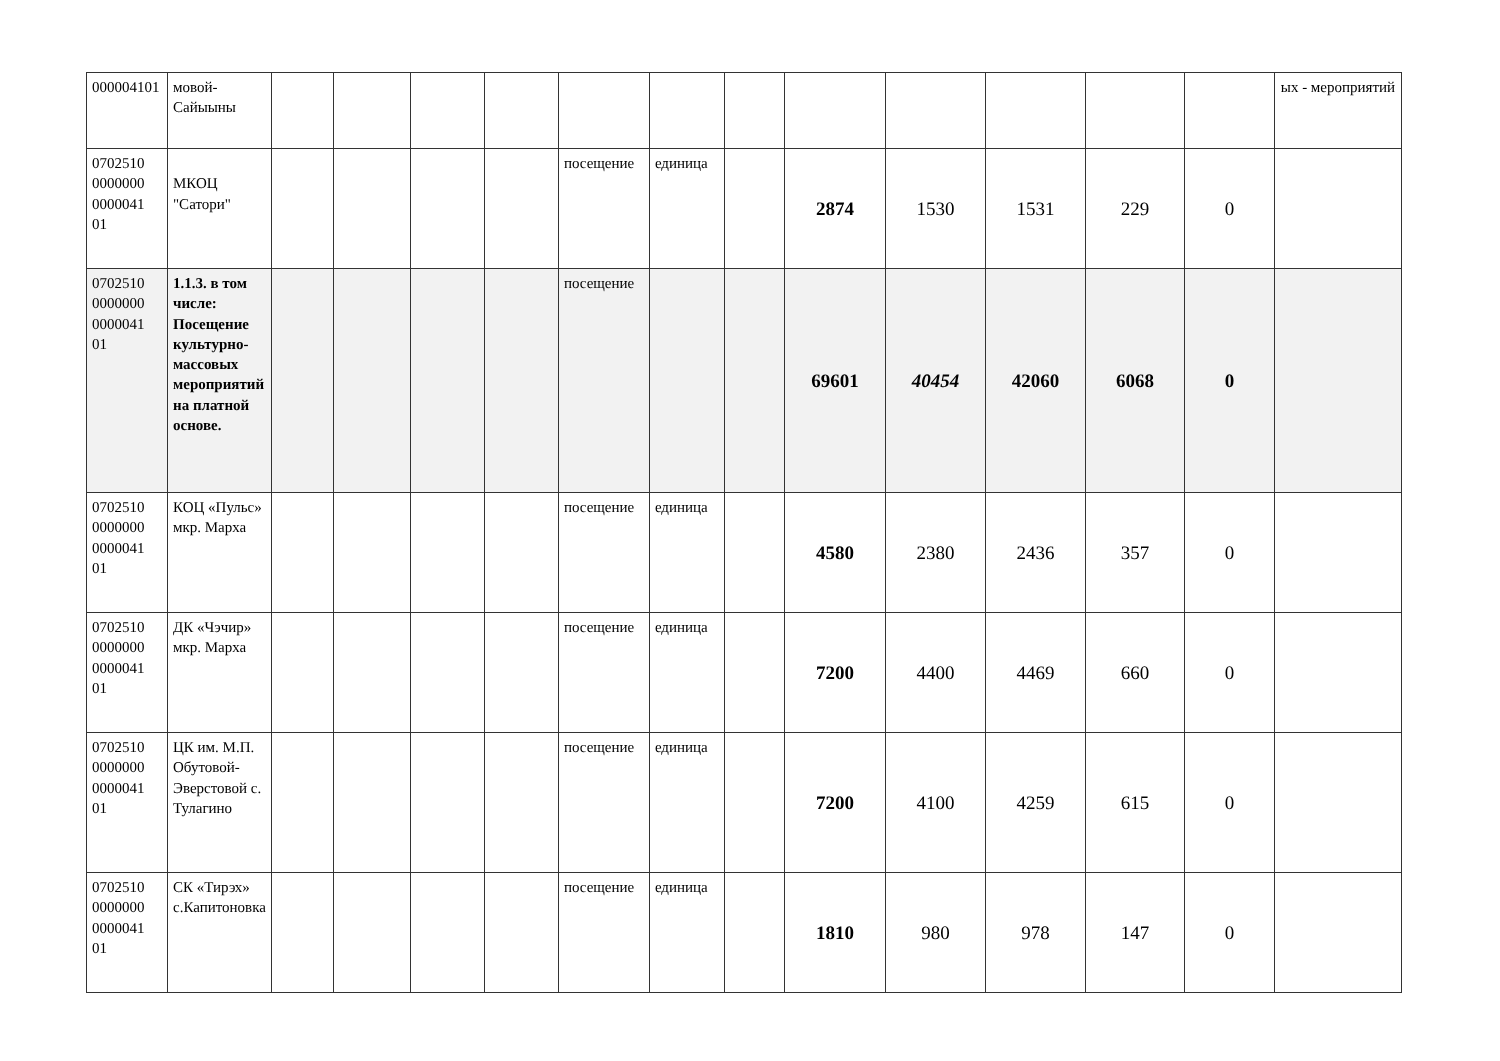| 000004101 | мовой-Сайыыны | | | | | | | | | | | | | ых - мероприятий |
| 0702510 0000000 0000041 01 | МКОЦ "Сатори" | | | | | посещение | единица | | 2874 | 1530 | 1531 | 229 | 0 | |
| 0702510 0000000 0000041 01 | 1.1.3. в том числе: Посещение культурно-массовых мероприятий на платной основе. | | | | | посещение | | | 69601 | 40454 | 42060 | 6068 | 0 | |
| 0702510 0000000 0000041 01 | КОЦ «Пульс» мкр. Марха | | | | | посещение | единица | | 4580 | 2380 | 2436 | 357 | 0 | |
| 0702510 0000000 0000041 01 | ДК «Чэчир» мкр. Марха | | | | | посещение | единица | | 7200 | 4400 | 4469 | 660 | 0 | |
| 0702510 0000000 0000041 01 | ЦК им. М.П. Обутовой-Эверстовой с. Тулагино | | | | | посещение | единица | | 7200 | 4100 | 4259 | 615 | 0 | |
| 0702510 0000000 0000041 01 | СК «Тирэх» с.Капитоновка | | | | | посещение | единица | | 1810 | 980 | 978 | 147 | 0 | |